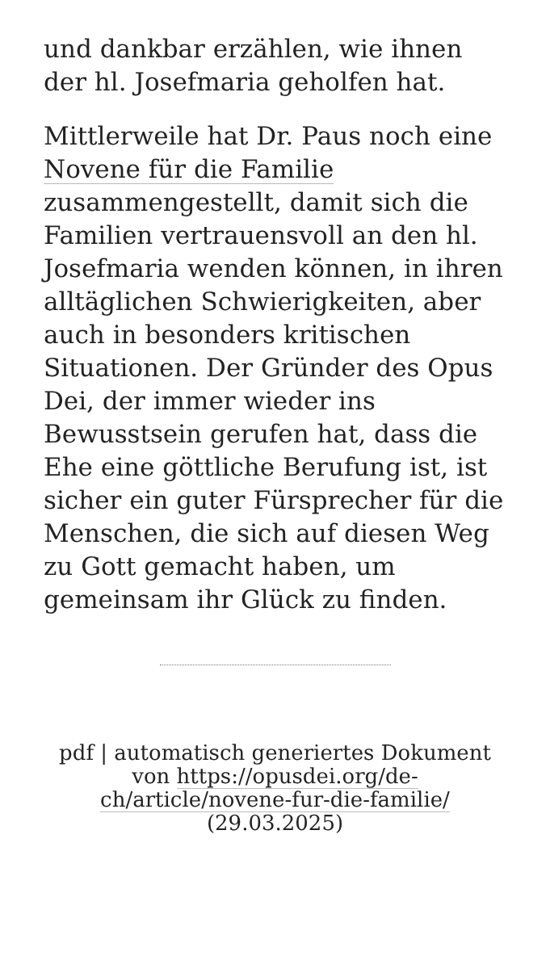und dankbar erzählen, wie ihnen der hl. Josefmaria geholfen hat.
Mittlerweile hat Dr. Paus noch eine Novene für die Familie zusammengestellt, damit sich die Familien vertrauensvoll an den hl. Josefmaria wenden können, in ihren alltäglichen Schwierigkeiten, aber auch in besonders kritischen Situationen. Der Gründer des Opus Dei, der immer wieder ins Bewusstsein gerufen hat, dass die Ehe eine göttliche Berufung ist, ist sicher ein guter Fürsprecher für die Menschen, die sich auf diesen Weg zu Gott gemacht haben, um gemeinsam ihr Glück zu finden.
pdf | automatisch generiertes Dokument von https://opusdei.org/de-ch/article/novene-fur-die-familie/ (29.03.2025)